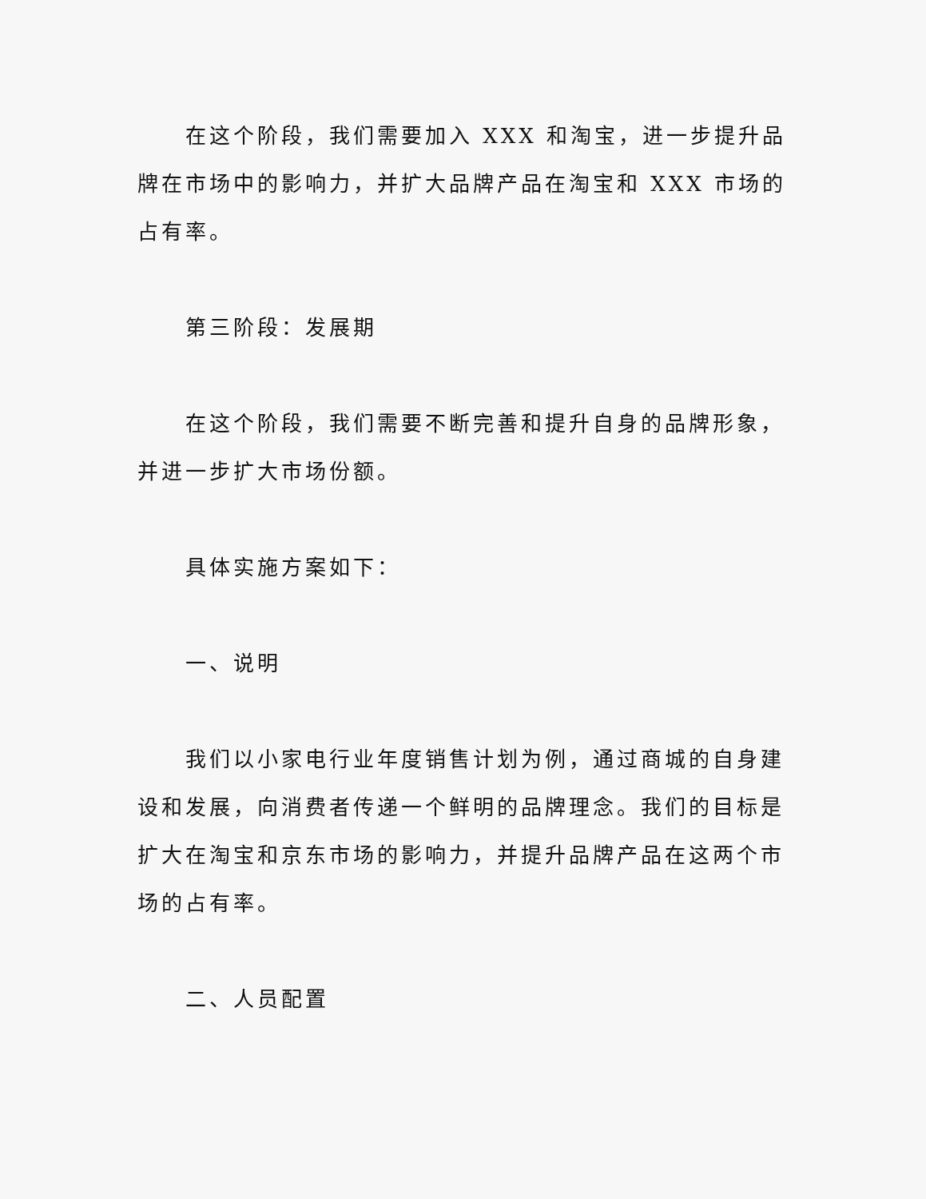在这个阶段，我们需要加入 XXX 和淘宝，进一步提升品牌在市场中的影响力，并扩大品牌产品在淘宝和 XXX 市场的占有率。
第三阶段：发展期
在这个阶段，我们需要不断完善和提升自身的品牌形象，并进一步扩大市场份额。
具体实施方案如下：
一、说明
我们以小家电行业年度销售计划为例，通过商城的自身建设和发展，向消费者传递一个鲜明的品牌理念。我们的目标是扩大在淘宝和京东市场的影响力，并提升品牌产品在这两个市场的占有率。
二、人员配置